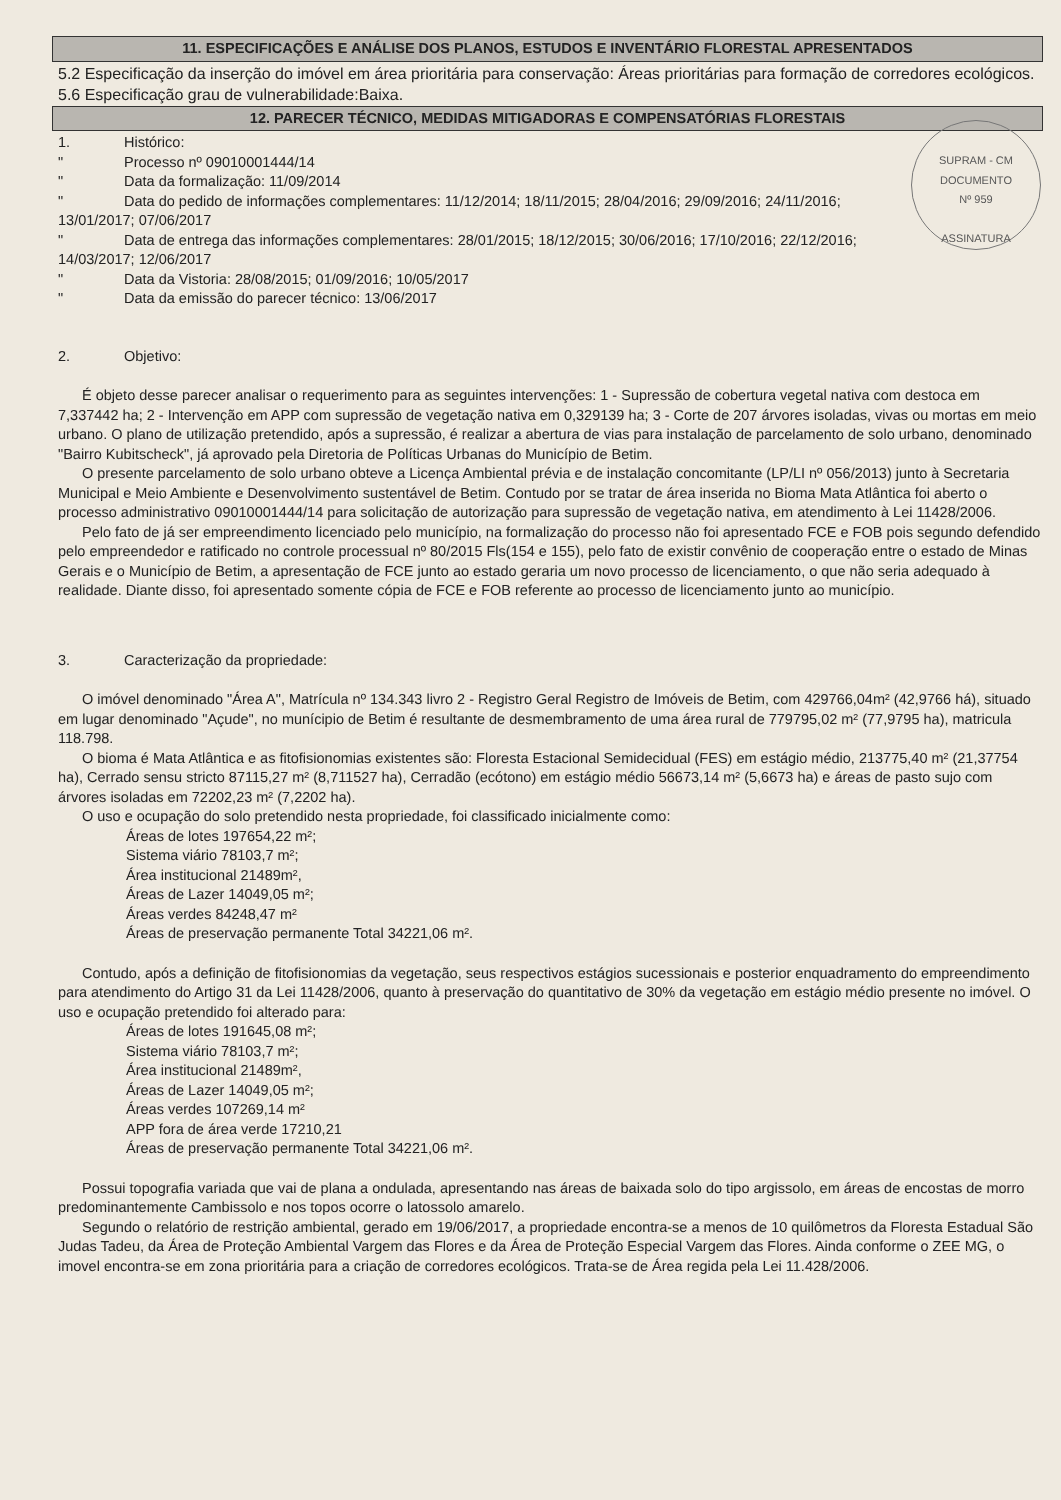11. ESPECIFICAÇÕES E ANÁLISE DOS PLANOS, ESTUDOS E INVENTÁRIO FLORESTAL APRESENTADOS
5.2 Especificação da inserção do imóvel em área prioritária para conservação: Áreas prioritárias para formação de corredores ecológicos.
5.6 Especificação grau de vulnerabilidade:Baixa.
12. PARECER TÉCNICO, MEDIDAS MITIGADORAS E COMPENSATÓRIAS FLORESTAIS
SUPRAM - CM
DOCUMENTO
Nº 959
ASSINATURA
1. Histórico:
" Processo nº 09010001444/14
" Data da formalização: 11/09/2014
" Data do pedido de informações complementares: 11/12/2014; 18/11/2015; 28/04/2016; 29/09/2016; 24/11/2016;
13/01/2017; 07/06/2017
" Data de entrega das informações complementares: 28/01/2015; 18/12/2015; 30/06/2016; 17/10/2016; 22/12/2016;
14/03/2017; 12/06/2017
" Data da Vistoria: 28/08/2015; 01/09/2016; 10/05/2017
" Data da emissão do parecer técnico: 13/06/2017
2. Objetivo:
É objeto desse parecer analisar o requerimento para as seguintes intervenções: 1 - Supressão de cobertura vegetal nativa com destoca em 7,337442 ha; 2 - Intervenção em APP com supressão de vegetação nativa em 0,329139 ha; 3 - Corte de 207 árvores isoladas, vivas ou mortas em meio urbano. O plano de utilização pretendido, após a supressão, é realizar a abertura de vias para instalação de parcelamento de solo urbano, denominado "Bairro Kubitscheck", já aprovado pela Diretoria de Políticas Urbanas do Município de Betim.
O presente parcelamento de solo urbano obteve a Licença Ambiental prévia e de instalação concomitante (LP/LI nº 056/2013) junto à Secretaria Municipal e Meio Ambiente e Desenvolvimento sustentável de Betim. Contudo por se tratar de área inserida no Bioma Mata Atlântica foi aberto o processo administrativo 09010001444/14 para solicitação de autorização para supressão de vegetação nativa, em atendimento à Lei 11428/2006.
Pelo fato de já ser empreendimento licenciado pelo município, na formalização do processo não foi apresentado FCE e FOB pois segundo defendido pelo empreendedor e ratificado no controle processual nº 80/2015 Fls(154 e 155), pelo fato de existir convênio de cooperação entre o estado de Minas Gerais e o Município de Betim, a apresentação de FCE junto ao estado geraria um novo processo de licenciamento, o que não seria adequado à realidade. Diante disso, foi apresentado somente cópia de FCE e FOB referente ao processo de licenciamento junto ao município.
3. Caracterização da propriedade:
O imóvel denominado "Área A", Matrícula nº 134.343 livro 2 - Registro Geral Registro de Imóveis de Betim, com 429766,04m² (42,9766 há), situado em lugar denominado "Açude", no munícipio de Betim é resultante de desmembramento de uma área rural de 779795,02 m² (77,9795 ha), matricula 118.798.
O bioma é Mata Atlântica e as fitofisionomias existentes são: Floresta Estacional Semidecidual (FES) em estágio médio, 213775,40 m² (21,37754 ha), Cerrado sensu stricto 87115,27 m² (8,711527 ha), Cerradão (ecótono) em estágio médio 56673,14 m² (5,6673 ha) e áreas de pasto sujo com árvores isoladas em 72202,23 m² (7,2202 ha).
O uso e ocupação do solo pretendido nesta propriedade, foi classificado inicialmente como:
Áreas de lotes 197654,22 m²;
Sistema viário 78103,7 m²;
Área institucional 21489m²,
Áreas de Lazer 14049,05 m²;
Áreas verdes 84248,47 m²
Áreas de preservação permanente Total 34221,06 m².
Contudo, após a definição de fitofisionomias da vegetação, seus respectivos estágios sucessionais e posterior enquadramento do empreendimento para atendimento do Artigo 31 da Lei 11428/2006, quanto à preservação do quantitativo de 30% da vegetação em estágio médio presente no imóvel. O uso e ocupação pretendido foi alterado para:
Áreas de lotes 191645,08 m²;
Sistema viário 78103,7 m²;
Área institucional 21489m²,
Áreas de Lazer 14049,05 m²;
Áreas verdes 107269,14 m²
APP fora de área verde 17210,21
Áreas de preservação permanente Total 34221,06 m².
Possui topografia variada que vai de plana a ondulada, apresentando nas áreas de baixada solo do tipo argissolo, em áreas de encostas de morro predominantemente Cambissolo e nos topos ocorre o latossolo amarelo.
Segundo o relatório de restrição ambiental, gerado em 19/06/2017, a propriedade encontra-se a menos de 10 quilômetros da Floresta Estadual São Judas Tadeu, da Área de Proteção Ambiental Vargem das Flores e da Área de Proteção Especial Vargem das Flores. Ainda conforme o ZEE MG, o imovel encontra-se em zona prioritária para a criação de corredores ecológicos. Trata-se de Área regida pela Lei 11.428/2006.